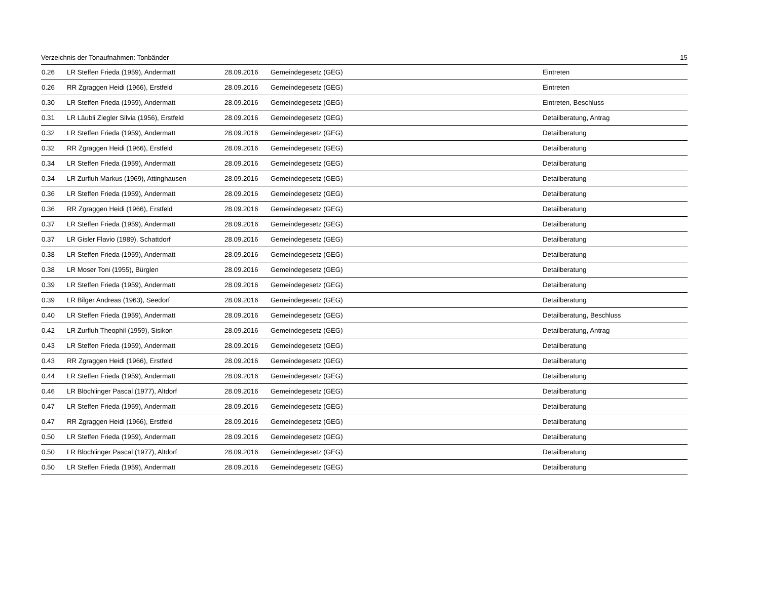Verzeichnis der Tonaufnahmen: Tonbänder 15
| 0.26 | LR Steffen Frieda (1959), Andermatt | 28.09.2016 | Gemeindegesetz (GEG) | Eintreten |
| 0.26 | RR Zgraggen Heidi (1966), Erstfeld | 28.09.2016 | Gemeindegesetz (GEG) | Eintreten |
| 0.30 | LR Steffen Frieda (1959), Andermatt | 28.09.2016 | Gemeindegesetz (GEG) | Eintreten, Beschluss |
| 0.31 | LR Läubli Ziegler Silvia (1956), Erstfeld | 28.09.2016 | Gemeindegesetz (GEG) | Detailberatung, Antrag |
| 0.32 | LR Steffen Frieda (1959), Andermatt | 28.09.2016 | Gemeindegesetz (GEG) | Detailberatung |
| 0.32 | RR Zgraggen Heidi (1966), Erstfeld | 28.09.2016 | Gemeindegesetz (GEG) | Detailberatung |
| 0.34 | LR Steffen Frieda (1959), Andermatt | 28.09.2016 | Gemeindegesetz (GEG) | Detailberatung |
| 0.34 | LR Zurfluh Markus (1969), Attinghausen | 28.09.2016 | Gemeindegesetz (GEG) | Detailberatung |
| 0.36 | LR Steffen Frieda (1959), Andermatt | 28.09.2016 | Gemeindegesetz (GEG) | Detailberatung |
| 0.36 | RR Zgraggen Heidi (1966), Erstfeld | 28.09.2016 | Gemeindegesetz (GEG) | Detailberatung |
| 0.37 | LR Steffen Frieda (1959), Andermatt | 28.09.2016 | Gemeindegesetz (GEG) | Detailberatung |
| 0.37 | LR Gisler Flavio (1989), Schattdorf | 28.09.2016 | Gemeindegesetz (GEG) | Detailberatung |
| 0.38 | LR Steffen Frieda (1959), Andermatt | 28.09.2016 | Gemeindegesetz (GEG) | Detailberatung |
| 0.38 | LR Moser Toni (1955), Bürglen | 28.09.2016 | Gemeindegesetz (GEG) | Detailberatung |
| 0.39 | LR Steffen Frieda (1959), Andermatt | 28.09.2016 | Gemeindegesetz (GEG) | Detailberatung |
| 0.39 | LR Bilger Andreas (1963), Seedorf | 28.09.2016 | Gemeindegesetz (GEG) | Detailberatung |
| 0.40 | LR Steffen Frieda (1959), Andermatt | 28.09.2016 | Gemeindegesetz (GEG) | Detailberatung, Beschluss |
| 0.42 | LR Zurfluh Theophil (1959), Sisikon | 28.09.2016 | Gemeindegesetz (GEG) | Detailberatung, Antrag |
| 0.43 | LR Steffen Frieda (1959), Andermatt | 28.09.2016 | Gemeindegesetz (GEG) | Detailberatung |
| 0.43 | RR Zgraggen Heidi (1966), Erstfeld | 28.09.2016 | Gemeindegesetz (GEG) | Detailberatung |
| 0.44 | LR Steffen Frieda (1959), Andermatt | 28.09.2016 | Gemeindegesetz (GEG) | Detailberatung |
| 0.46 | LR Blöchlinger Pascal (1977), Altdorf | 28.09.2016 | Gemeindegesetz (GEG) | Detailberatung |
| 0.47 | LR Steffen Frieda (1959), Andermatt | 28.09.2016 | Gemeindegesetz (GEG) | Detailberatung |
| 0.47 | RR Zgraggen Heidi (1966), Erstfeld | 28.09.2016 | Gemeindegesetz (GEG) | Detailberatung |
| 0.50 | LR Steffen Frieda (1959), Andermatt | 28.09.2016 | Gemeindegesetz (GEG) | Detailberatung |
| 0.50 | LR Blöchlinger Pascal (1977), Altdorf | 28.09.2016 | Gemeindegesetz (GEG) | Detailberatung |
| 0.50 | LR Steffen Frieda (1959), Andermatt | 28.09.2016 | Gemeindegesetz (GEG) | Detailberatung |